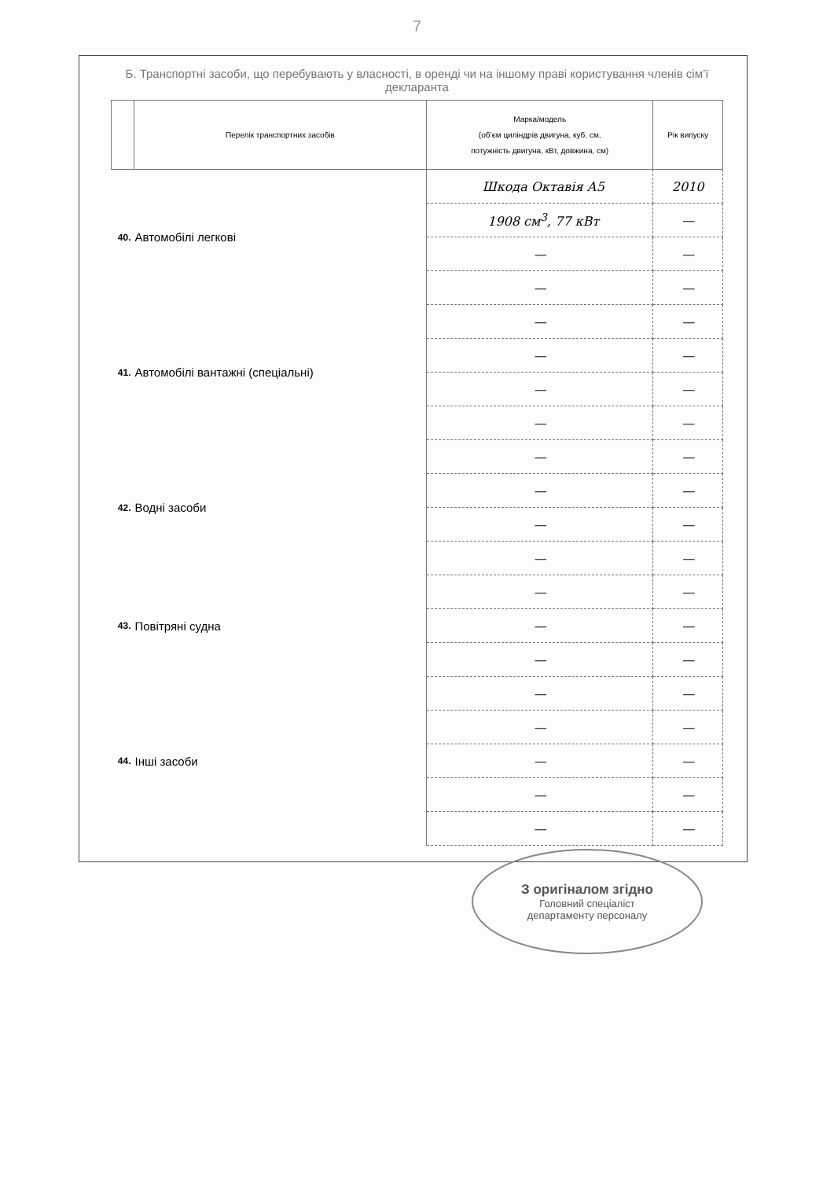7
Б. Транспортні засоби, що перебувають у власності, в оренді чи на іншому праві користування членів сім’ї декларанта
| | Перелік транспортних засобів | Марка/модель (об’єм циліндрів двигуна, куб. см, потужність двигуна, кВт, довжина, см) | Рік випуску |
| --- | --- | --- | --- |
| 40. | Автомобілі легкові | Шкода Октавія А5 | 2010 |
| | | 1908 см<sup>3</sup>, 77 кВт | — |
| | | — | — |
| | | — | — |
| 41. | Автомобілі вантажні (спеціальні) | — | — |
| | | — | — |
| | | — | — |
| | | — | — |
| 42. | Водні засоби | — | — |
| | | — | — |
| | | — | — |
| | | — | — |
| 43. | Повітряні судна | — | — |
| | | — | — |
| | | — | — |
| 44. | Інші засоби | — | — |
| | | — | — |
| | | — | — |
| | | — | — |
| | | — | — |
З оригіналом згідно
Головний спеціаліст
департаменту персоналу